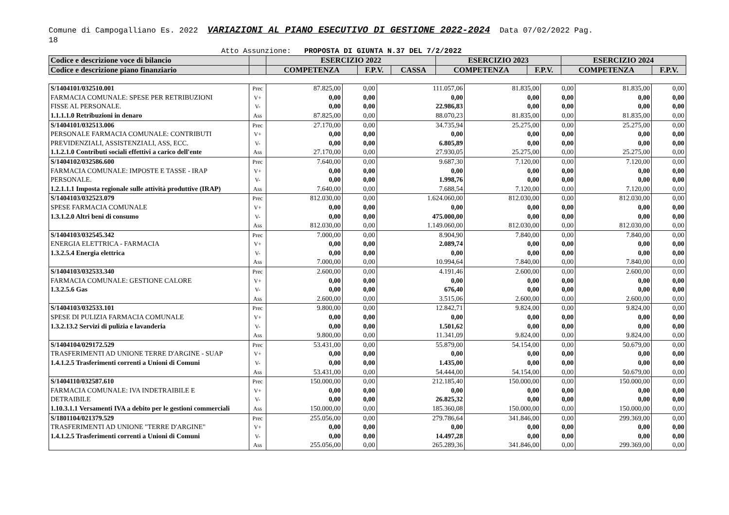Comune di Campogalliano Es. 2022 VARIAZIONI AL PIANO ESECUTIVO DI GESTIONE 2022-2024 Data 07/02/2022 Pag.
18
Atto Assunzione: PROPOSTA DI GIUNTA N.37 DEL 7/2/2022
| Codice e descrizione voce di bilancio | | ESERCIZIO 2022 | | | ESERCIZIO 2023 | | ESERCIZIO 2024 | |
| --- | --- | --- | --- | --- | --- | --- | --- | --- |
| Codice e descrizione piano finanziario | | COMPETENZA | F.P.V. | CASSA | COMPETENZA | F.P.V. | COMPETENZA | F.P.V. |
| S/1404101/032510.001 FARMACIA COMUNALE: SPESE PER RETRIBUZIONI FISSE AL PERSONALE. 1.1.1.1.0 Retribuzioni in denaro | Prec V+ V- Ass | 87.825,00 0,00 0,00 87.825,00 | 0,00 0,00 0,00 0,00 | 111.057,06 0,00 22.986,83 88.070,23 | 81.835,00 0,00 0,00 81.835,00 | 0,00 0,00 0,00 0,00 | 81.835,00 0,00 0,00 81.835,00 | 0,00 0,00 0,00 0,00 |
| S/1404101/032513.006 PERSONALE FARMACIA COMUNALE: CONTRIBUTI PREVIDENZIALI, ASSISTENZIALI, ASS, ECC. 1.1.2.1.0 Contributi sociali effettivi a carico dell'ente | Prec V+ V- Ass | 27.170,00 0,00 0,00 27.170,00 | 0,00 0,00 0,00 0,00 | 34.735,94 0,00 6.805,89 27.930,05 | 25.275,00 0,00 0,00 25.275,00 | 0,00 0,00 0,00 0,00 | 25.275,00 0,00 0,00 25.275,00 | 0,00 0,00 0,00 0,00 |
| S/1404102/032586.600 FARMACIA COMUNALE: IMPOSTE E TASSE - IRAP PERSONALE. 1.2.1.1.1 Imposta regionale sulle attività produttive (IRAP) | Prec V+ V- Ass | 7.640,00 0,00 0,00 7.640,00 | 0,00 0,00 0,00 0,00 | 9.687,30 0,00 1.998,76 7.688,54 | 7.120,00 0,00 0,00 7.120,00 | 0,00 0,00 0,00 0,00 | 7.120,00 0,00 0,00 7.120,00 | 0,00 0,00 0,00 0,00 |
| S/1404103/032523.079 SPESE FARMACIA COMUNALE 1.3.1.2.0 Altri beni di consumo | Prec V+ V- Ass | 812.030,00 0,00 0,00 812.030,00 | 0,00 0,00 0,00 0,00 | 1.624.060,00 0,00 475.000,00 1.149.060,00 | 812.030,00 0,00 0,00 812.030,00 | 0,00 0,00 0,00 0,00 | 812.030,00 0,00 0,00 812.030,00 | 0,00 0,00 0,00 0,00 |
| S/1404103/032545.342 ENERGIA ELETTRICA - FARMACIA 1.3.2.5.4 Energia elettrica | Prec V+ V- Ass | 7.000,00 0,00 0,00 7.000,00 | 0,00 0,00 0,00 0,00 | 8.904,90 2.089,74 0,00 10.994,64 | 7.840,00 0,00 0,00 7.840,00 | 0,00 0,00 0,00 0,00 | 7.840,00 0,00 0,00 7.840,00 | 0,00 0,00 0,00 0,00 |
| S/1404103/032533.340 FARMACIA COMUNALE: GESTIONE CALORE 1.3.2.5.6 Gas | Prec V+ V- Ass | 2.600,00 0,00 0,00 2.600,00 | 0,00 0,00 0,00 0,00 | 4.191,46 0,00 676,40 3.515,06 | 2.600,00 0,00 0,00 2.600,00 | 0,00 0,00 0,00 0,00 | 2.600,00 0,00 0,00 2.600,00 | 0,00 0,00 0,00 0,00 |
| S/1404103/032533.101 SPESE DI PULIZIA FARMACIA COMUNALE 1.3.2.13.2 Servizi di pulizia e lavanderia | Prec V+ V- Ass | 9.800,00 0,00 0,00 9.800,00 | 0,00 0,00 0,00 0,00 | 12.842,71 0,00 1.501,62 11.341,09 | 9.824,00 0,00 0,00 9.824,00 | 0,00 0,00 0,00 0,00 | 9.824,00 0,00 0,00 9.824,00 | 0,00 0,00 0,00 0,00 |
| S/1404104/029172.529 TRASFERIMENTI AD UNIONE TERRE D'ARGINE - SUAP 1.4.1.2.5 Trasferimenti correnti a Unioni di Comuni | Prec V+ V- Ass | 53.431,00 0,00 0,00 53.431,00 | 0,00 0,00 0,00 0,00 | 55.879,00 0,00 1.435,00 54.444,00 | 54.154,00 0,00 0,00 54.154,00 | 0,00 0,00 0,00 0,00 | 50.679,00 0,00 0,00 50.679,00 | 0,00 0,00 0,00 0,00 |
| S/1404110/032587.610 FARMACIA COMUNALE: IVA INDETRAIBILE E DETRAIBILE 1.10.3.1.1 Versamenti IVA a debito per le gestioni commerciali | Prec V+ V- Ass | 150.000,00 0,00 0,00 150.000,00 | 0,00 0,00 0,00 0,00 | 212.185,40 0,00 26.825,32 185.360,08 | 150.000,00 0,00 0,00 150.000,00 | 0,00 0,00 0,00 0,00 | 150.000,00 0,00 0,00 150.000,00 | 0,00 0,00 0,00 0,00 |
| S/1801104/021379.529 TRASFERIMENTI AD UNIONE "TERRE D'ARGINE" 1.4.1.2.5 Trasferimenti correnti a Unioni di Comuni | Prec V+ V- Ass | 255.056,00 0,00 0,00 255.056,00 | 0,00 0,00 0,00 0,00 | 279.786,64 0,00 14.497,28 265.289,36 | 341.846,00 0,00 0,00 341.846,00 | 0,00 0,00 0,00 0,00 | 299.369,00 0,00 0,00 299.369,00 | 0,00 0,00 0,00 0,00 |